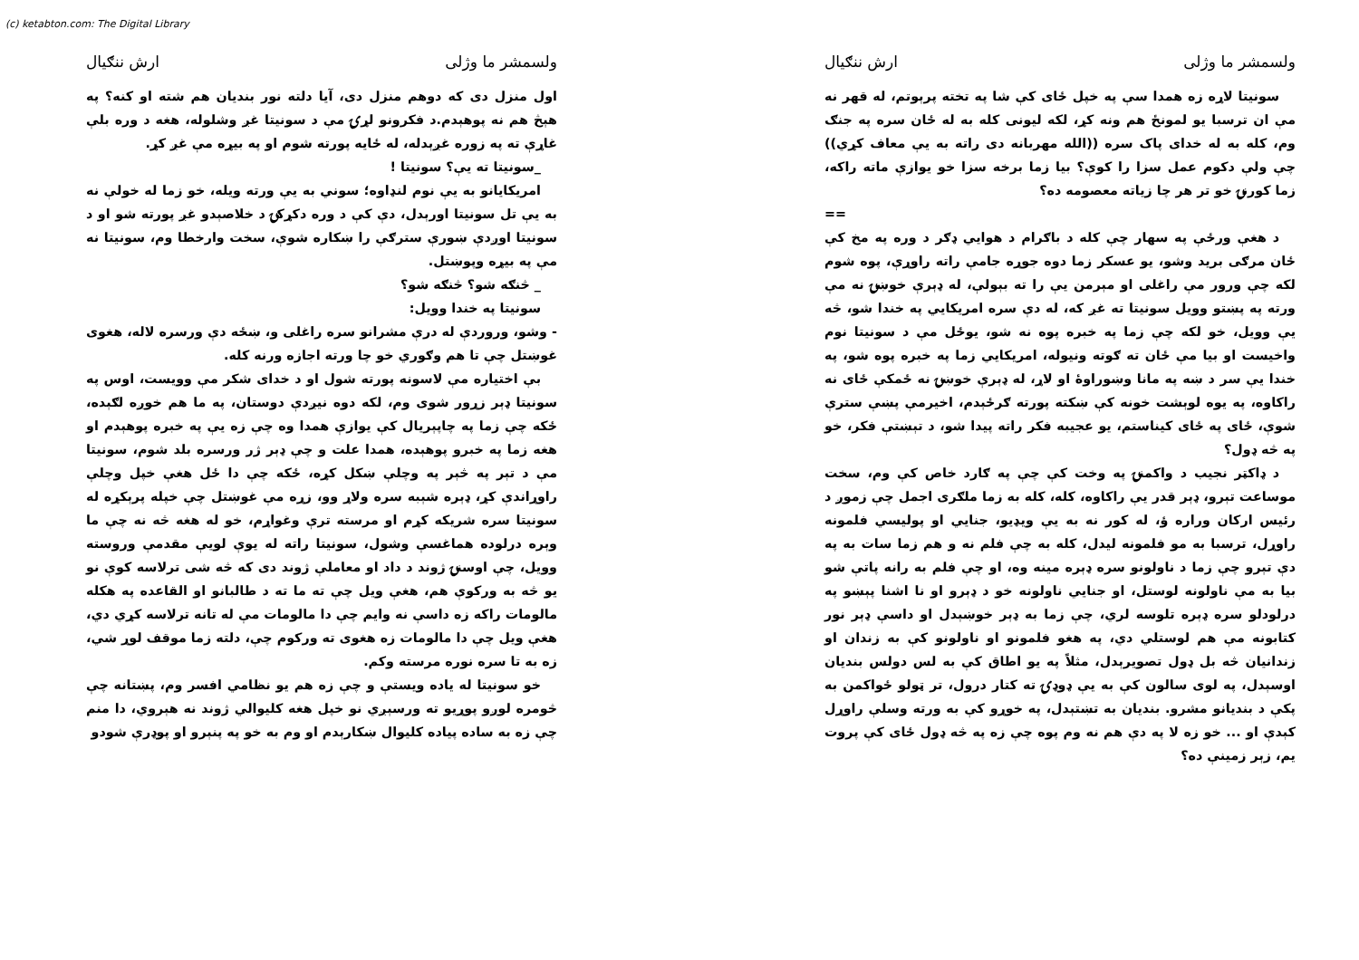(c) ketabton.com: The Digital Library
ولسمشر ما وژلی ارش ننګیال
سونيتا لاړه زه همدا سې په خپل ځای کې شا په تخته پرېوتم، له قهر نه مې ان ترسبا يو لمونځ هم ونه کړ، لکه ليونی کله به له ځان سره په جنګ وم، کله به له خدای پاک سره ((الله مهربانه دی راته به يې معاف کړي)) چې ولې دکوم عمل سزا را کوې؟ بيا زما برخه سزا خو يوازې ماته راکه، زما کورنۍ خو تر هر چا زياته معصومه ده؟
==
د هغې ورځې په سهار چې کله د باګرام د هوايي ډګر د وره په مخ کې ځان مرګی بريد وشو، يو عسکر زما دوه جوړه جامې راته راوړې، پوه شوم لکه چې ورور مې راغلی او مېرمن يې را ته بېولې، له ډېرې خوښۍ نه مې ورته په پښتو وويل سونيتا ته غږ که، له دې سره امريکايي په خندا شو، څه يې وويل، خو لکه چې زما په خبره پوه نه شو، يوځل مې د سونيتا نوم واخيست او بيا مې ځان ته ګوته ونيوله، امريکايي زما په خبره پوه شو، په خندا يې سر د ښه په مانا وښوراوۀ او لاړ، له ډېرې خوښۍ نه ځمکې ځای نه راکاوه، په يوه لوېشت خونه کې ښکته پورته ګرځېدم، اخيرمې پښې سترې شوې، ځای په ځای کيناستم، يو عجيبه فکر راته پيدا شو، د تېښتې فکر، خو په څه ډول؟
د ډاکټر نجيب د واکمنۍ په وخت کې چې په ګارد خاص کې وم، سخت موساعت تېرو، ډېر قدر يې راکاوه، کله، کله به زما ملګری اجمل چې زموږ د رئيس ارکان وراره ؤ، له کور نه به يې ويډيو، جنايي او پوليسي فلمونه راوړل، ترسبا به مو فلمونه ليدل، کله به چې فلم نه و هم زما سات به په دې تېرو چې زما د ناولونو سره ډېره مينه وه، او چې فلم به رانه پاتې شو بيا به مې ناولونه لوستل، او جنايي ناولونه خو د ډېرو او نا اشنا پېښو په درلودلو سره ډېره تلوسه لري، چې زما به ډېر خوښېدل او داسې ډېر نور کتابونه مې هم لوستلي دي، په هغو فلمونو او ناولونو کې به زندان او زندانيان څه بل ډول تصويرېدل، مثلاً په يو اطاق کې به لس دولس بنديان اوسېدل، په لوی سالون کې به يې ډوډۍ ته کتار درول، تر ټولو ځواکمن به پکې د بنديانو مشرو. بنديان به تښتېدل، په خوړو کې به ورته وسلې راوړل کېدې او ... خو زه لا په دې هم نه وم پوه چې زه په څه ډول ځای کې پروت يم، زېر زمينې ده؟
ولسمشر ما وژلی ارش ننګیال
اول منزل دی که دوهم منزل دی، آيا دلته نور بنديان هم شته او کنه؟ په هېڅ هم نه پوهېدم.د فکرونو لړۍ مې د سونيتا غږ وشلوله، هغه د وره بلې غاړې ته په زوره غږېدله، له ځايه پورته شوم او په بيړه مې غږ کړ.
_سونيتا ته يې؟ سونيتا !
امريکايانو به يې نوم لنډاوه؛ سوني به يې ورته ويله، خو زما له خولې نه به يې تل سونيتا اورېدل، دې کې د وره دکړکۍ د خلاصېدو غږ پورته شو او د سونيتا اوږدې ښورې سترګې را ښکاره شوې، سخت وارخطا وم، سونيتا نه مې په بيړه وپوښتل.
_ څنګه شو؟ څنګه شو؟
سونيتا په خندا وويل:
- وشو، وروردې له درې مشرانو سره راغلی و، ښځه دې ورسره لاله، هغوی غوښتل چې تا هم وګوري خو چا ورته اجازه ورنه کله.
بې اختياره مې لاسونه پورته شول او د خدای شکر مې وويست، اوس په سونيتا ډېر زړور شوی وم، لکه دوه نيږدې دوستان، په ما هم خوږه لګېده، ځکه چې زما په چاپېريال کې يوازې همدا وه چې زه يې په خبره پوهېدم او هغه زما په خبرو پوهېده، همدا علت و چې ډېر ژر ورسره بلد شوم، سونيتا مې د تېر په څېر په وچلې ښکل کړه، ځکه چې دا ځل هغې خپل وچلې راوړاندې کړ، ډېره شېبه سره ولاړ وو، زړه مې غوښتل چې خپله پرېکړه له سونيتا سره شريکه کړم او مرسته ترې وغواړم، خو له هغه څه نه چې ما وېره درلوده هماغسې وشول، سونيتا راته له يوې لويې مقدمې وروسته وويل، چې اوسنۍ ژوند د داد او معاملې ژوند دی که څه شی ترلاسه کوې نو يو څه به ورکوې هم، هغې ويل چې ته ما ته د طالبانو او القاعده په هکله مالومات راکه زه داسې نه وايم چې دا مالومات مې له تانه ترلاسه کړي دي، هغې ويل چې دا مالومات زه هغوی ته ورکوم چې، دلته زما موقف لوړ شي، زه به تا سره نوره مرسته وکم.
خو سونيتا له ياده ويستې و چې زه هم يو نظامي افسر وم، پښتانه چې څومره لوږو پوړيو ته ورسېږي نو خپل هغه کليوالي ژوند نه هېروي، دا منم چې زه به ساده پياده کليوال ښکارېدم او وم به خو په پنېرو او پوډرې شودو